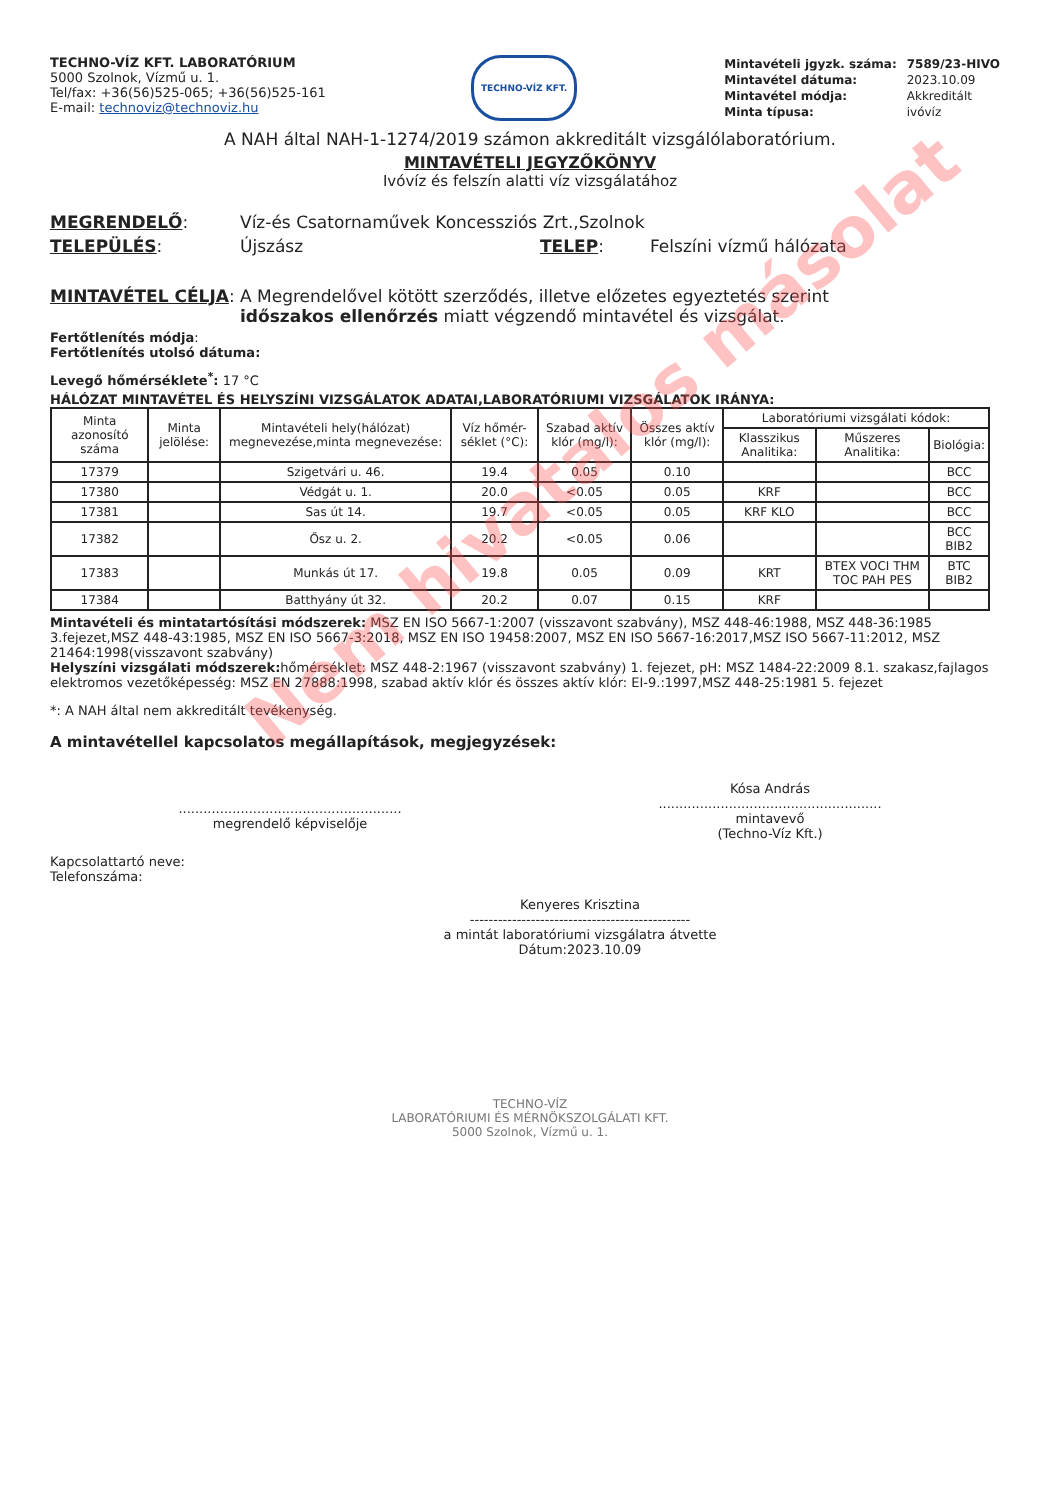TECHNO-VÍZ KFT. LABORATÓRIUM
5000 Szolnok, Vízmű u. 1.
Tel/fax: +36(56)525-065; +36(56)525-161
E-mail: technoviz@technoviz.hu
TECHNO-VÍZ KFT.
| Mintavételi jgyzk. száma: | 7589/23-HIVO |
| Mintavétel dátuma: | 2023.10.09 |
| Mintavétel módja: | Akkreditált |
| Minta típusa: | ivóvíz |
A NAH által NAH-1-1274/2019 számon akkreditált vizsgálólaboratórium.
MINTAVÉTELI JEGYZŐKÖNYV
Ivóvíz és felszín alatti víz vizsgálatához
MEGRENDELŐ: Víz-és Csatornaművek Koncessziós Zrt.,Szolnok
TELEPÜLÉS: Újszász TELEP: Felszíni vízmű hálózata
MINTAVÉTEL CÉLJA: A Megrendelővel kötött szerződés, illetve előzetes egyeztetés szerint időszakos ellenőrzés miatt végzendő mintavétel és vizsgálat.
Fertőtlenítés módja:
Fertőtlenítés utolsó dátuma:
Levegő hőmérséklete<sup>*</sup>: 17 °C
HÁLÓZAT MINTAVÉTEL ÉS HELYSZÍNI VIZSGÁLATOK ADATAI,LABORATÓRIUMI VIZSGÁLATOK IRÁNYA:
| Minta azonosító száma | Minta jelölése: | Mintavételi hely(hálózat) megnevezése,minta megnevezése: | Víz hőmér-séklet (°C): | Szabad aktív klór (mg/l): | Összes aktív klór (mg/l): | Laboratóriumi vizsgálati kódok: | | |
| --- | --- | --- | --- | --- | --- | --- | --- | --- |
| | | | | | | Klasszikus Analitika: | Műszeres Analitika: | Biológia: |
| 17379 | | Szigetvári u. 46. | 19.4 | 0.05 | 0.10 | | | BCC |
| 17380 | | Védgát u. 1. | 20.0 | <0.05 | 0.05 | KRF | | BCC |
| 17381 | | Sas út 14. | 19.7 | <0.05 | 0.05 | KRF KLO | | BCC |
| 17382 | | Ősz u. 2. | 20.2 | <0.05 | 0.06 | | | BCC BIB2 |
| 17383 | | Munkás út 17. | 19.8 | 0.05 | 0.09 | KRT | BTEX VOCI THM TOC PAH PES | BTC BIB2 |
| 17384 | | Batthyány út 32. | 20.2 | 0.07 | 0.15 | KRF | | |
Mintavételi és mintatartósítási módszerek: MSZ EN ISO 5667-1:2007 (visszavont szabvány), MSZ 448-46:1988, MSZ 448-36:1985 3.fejezet,MSZ 448-43:1985, MSZ EN ISO 5667-3:2018, MSZ EN ISO 19458:2007, MSZ EN ISO 5667-16:2017,MSZ ISO 5667-11:2012, MSZ 21464:1998(visszavont szabvány)
Helyszíni vizsgálati módszerek: hőmérséklet: MSZ 448-2:1967 (visszavont szabvány) 1. fejezet, pH: MSZ 1484-22:2009 8.1. szakasz,fajlagos elektromos vezetőképesség: MSZ EN 27888:1998, szabad aktív klór és összes aktív klór: EI-9.:1997,MSZ 448-25:1981 5. fejezet
*: A NAH által nem akkreditált tevékenység.
A mintavétellel kapcsolatos megállapítások, megjegyzések:
......................................................
megrendelő képviselője
Kósa András
......................................................
mintavevő
(Techno-Víz Kft.)
Kapcsolattartó neve:
Telefonszáma:
Kenyeres Krisztina
-----------------------------------------------
a mintát laboratóriumi vizsgálatra átvette
Dátum:2023.10.09
TECHNO-VÍZ
LABORATÓRIUMI ÉS MÉRNÖKSZOLGÁLATI KFT.
5000 Szolnok, Vízmű u. 1.
Nem hivatalos másolat